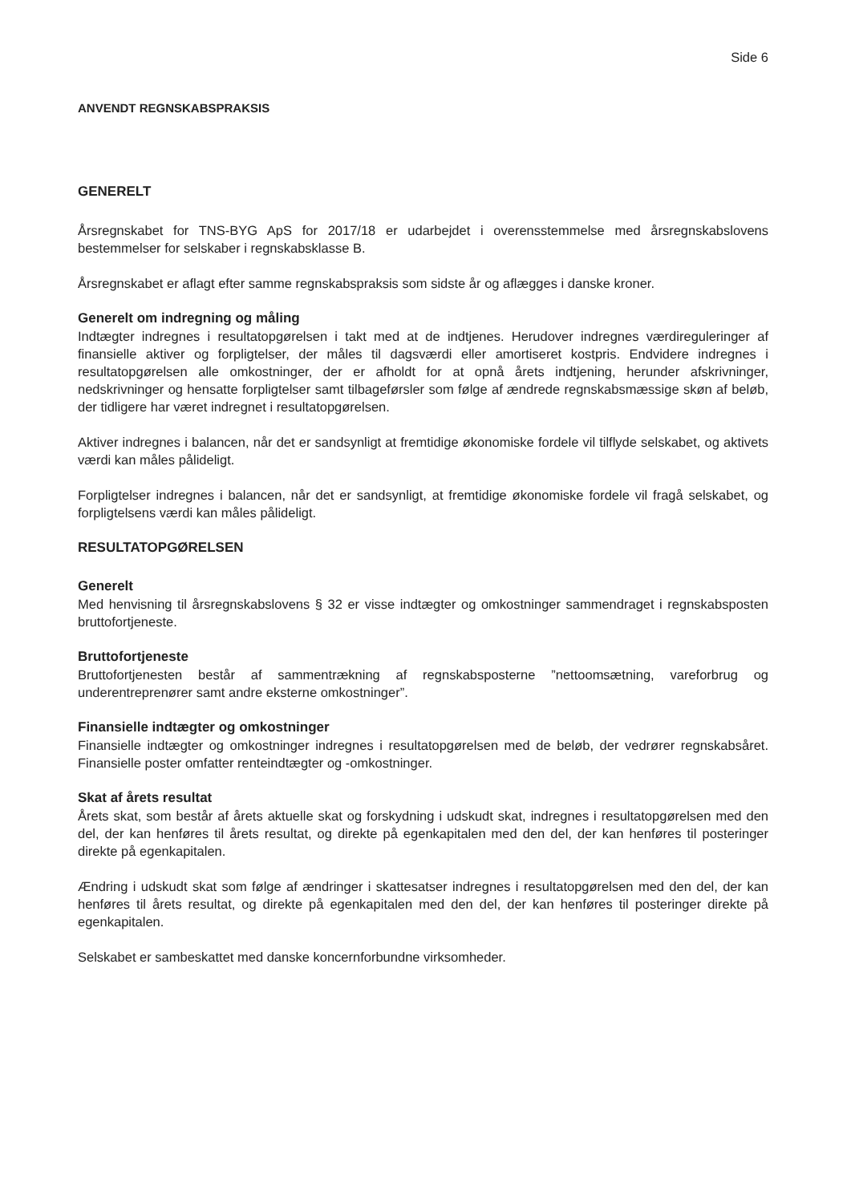Side 6
ANVENDT REGNSKABSPRAKSIS
GENERELT
Årsregnskabet for TNS-BYG ApS for 2017/18 er udarbejdet i overensstemmelse med årsregnskabslovens bestemmelser for selskaber i regnskabsklasse B.
Årsregnskabet er aflagt efter samme regnskabspraksis som sidste år og aflægges i danske kroner.
Generelt om indregning og måling
Indtægter indregnes i resultatopgørelsen i takt med at de indtjenes. Herudover indregnes værdireguleringer af finansielle aktiver og forpligtelser, der måles til dagsværdi eller amortiseret kostpris. Endvidere indregnes i resultatopgørelsen alle omkostninger, der er afholdt for at opnå årets indtjening, herunder afskrivninger, nedskrivninger og hensatte forpligtelser samt tilbageførsler som følge af ændrede regnskabsmæssige skøn af beløb, der tidligere har været indregnet i resultatopgørelsen.
Aktiver indregnes i balancen, når det er sandsynligt at fremtidige økonomiske fordele vil tilflyde selskabet, og aktivets værdi kan måles pålideligt.
Forpligtelser indregnes i balancen, når det er sandsynligt, at fremtidige økonomiske fordele vil fragå selskabet, og forpligtelsens værdi kan måles pålideligt.
RESULTATOPGØRELSEN
Generelt
Med henvisning til årsregnskabslovens § 32 er visse indtægter og omkostninger sammendraget i regnskabsposten bruttofortjeneste.
Bruttofortjeneste
Bruttofortjenesten består af sammentrækning af regnskabsposterne ”nettoomsætning, vareforbrug og underentreprenører samt andre eksterne omkostninger”.
Finansielle indtægter og omkostninger
Finansielle indtægter og omkostninger indregnes i resultatopgørelsen med de beløb, der vedrører regnskabsåret. Finansielle poster omfatter renteindtægter og -omkostninger.
Skat af årets resultat
Årets skat, som består af årets aktuelle skat og forskydning i udskudt skat, indregnes i resultatopgørelsen med den del, der kan henføres til årets resultat, og direkte på egenkapitalen med den del, der kan henføres til posteringer direkte på egenkapitalen.
Ændring i udskudt skat som følge af ændringer i skattesatser indregnes i resultatopgørelsen med den del, der kan henføres til årets resultat, og direkte på egenkapitalen med den del, der kan henføres til posteringer direkte på egenkapitalen.
Selskabet er sambeskattet med danske koncernforbundne virksomheder.